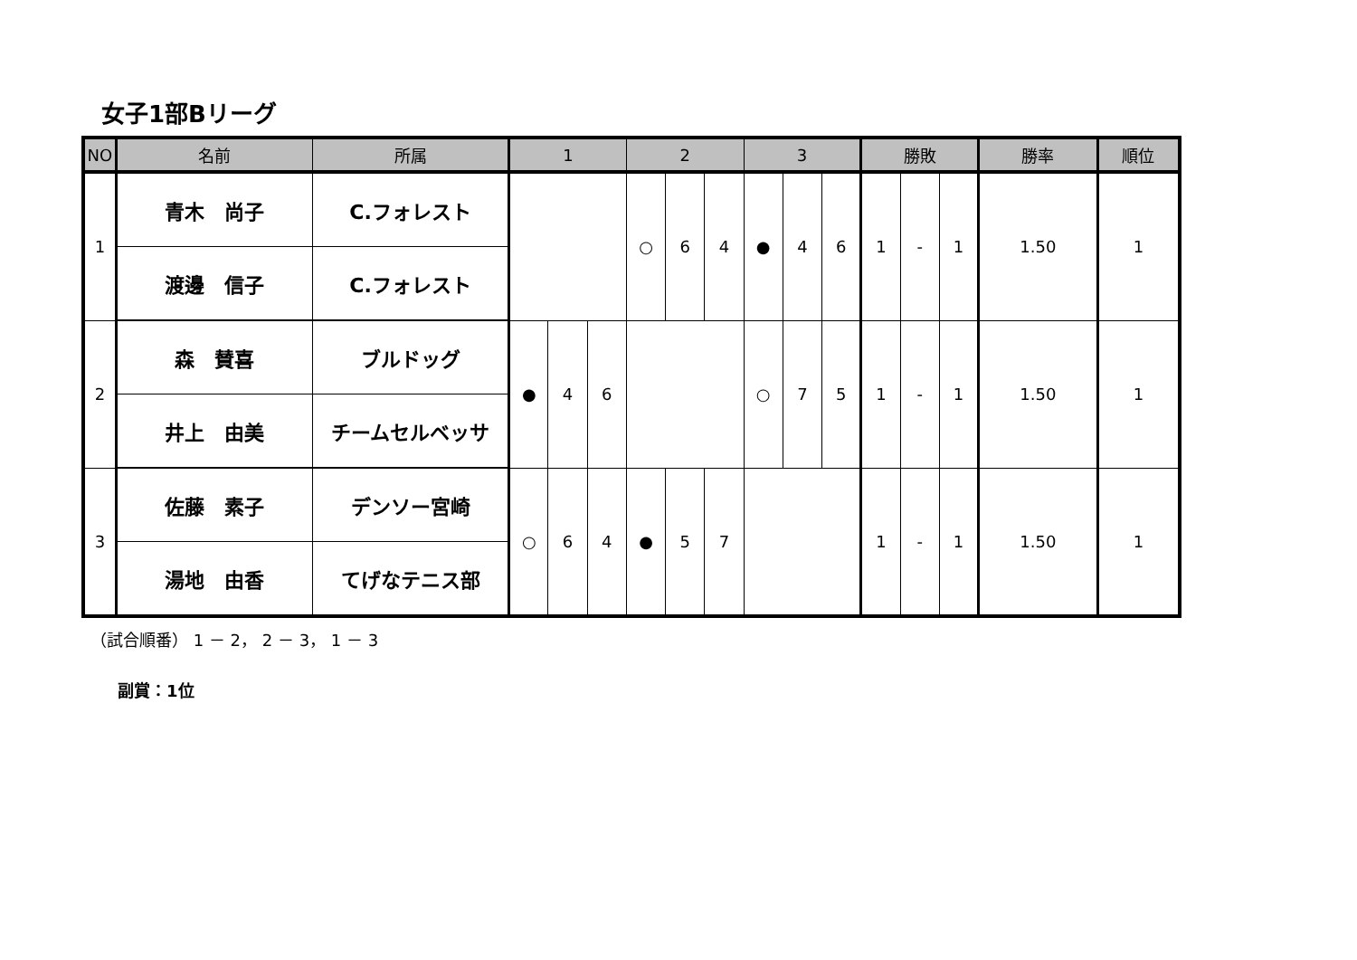女子1部Bリーグ
| NO | 名前 | 所属 | 1 | | | 2 | | | 3 | | | 勝敗 | | | 勝率 | 順位 |
| --- | --- | --- | --- | --- | --- | --- | --- | --- | --- | --- | --- | --- | --- | --- | --- | --- |
| 1 | 青木 尚子 | C.フォレスト | | | | ○ | 6 | 4 | ● | 4 | 6 | 1 | - | 1 | 1.50 | 1 |
| | 渡邊 信子 | C.フォレスト | | | | | | | | | | | | | | |
| 2 | 森 賛喜 | ブルドッグ | ● | 4 | 6 | | | | ○ | 7 | 5 | 1 | - | 1 | 1.50 | 1 |
| | 井上 由美 | チームセルベッサ | | | | | | | | | | | | | | |
| 3 | 佐藤 素子 | デンソー宮崎 | ○ | 6 | 4 | ● | 5 | 7 | | | | 1 | - | 1 | 1.50 | 1 |
| | 湯地 由香 | てげなテニス部 | | | | | | | | | | | | | | |
（試合順番） 1 － 2， 2 － 3， 1 － 3
副賞：1位